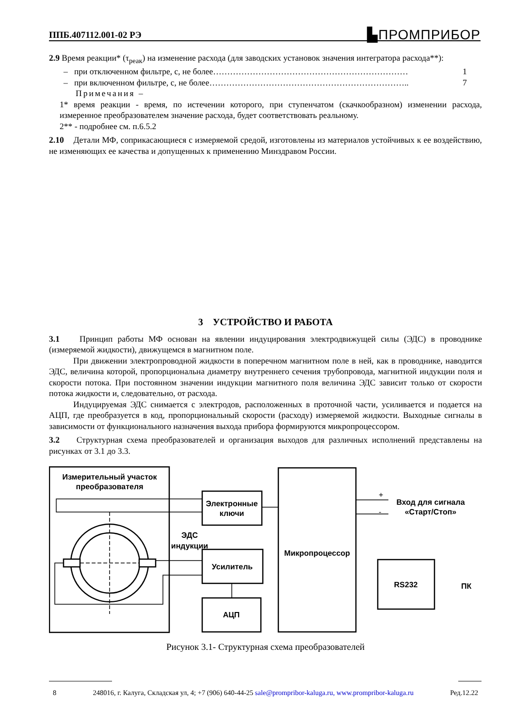ППБ.407112.001-02 РЭ ▙ПРОМПРИБОР
2.9 Время реакции* (τ<sub>реак</sub>) на изменение расхода (для заводских установок значения интегратора расхода**):
– при отключенном фильтре, с, не более…………………………………………………………… 1
– при включенном фильтре, с, не более…………………………………………………………….. 7
Примечания –
1* время реакции - время, по истечении которого, при ступенчатом (скачкообразном) изменении расхода, измеренное преобразователем значение расхода, будет соответствовать реальному.
2** - подробнее см. п.6.5.2
2.10 Детали МФ, соприкасающиеся с измеряемой средой, изготовлены из материалов устойчивых к ее воздействию, не изменяющих ее качества и допущенных к применению Минздравом России.
3 УСТРОЙСТВО И РАБОТА
3.1 Принцип работы МФ основан на явлении индуцирования электродвижущей силы (ЭДС) в проводнике (измеряемой жидкости), движущемся в магнитном поле.
При движении электропроводной жидкости в поперечном магнитном поле в ней, как в проводнике, наводится ЭДС, величина которой, пропорциональна диаметру внутреннего сечения трубопровода, магнитной индукции поля и скорости потока. При постоянном значении индукции магнитного поля величина ЭДС зависит только от скорости потока жидкости и, следовательно, от расхода.
Индуцируемая ЭДС снимается с электродов, расположенных в проточной части, усиливается и подается на АЦП, где преобразуется в код, пропорциональный скорости (расходу) измеряемой жидкости. Выходные сигналы в зависимости от функционального назначения выхода прибора формируются микропроцессором.
3.2 Структурная схема преобразователей и организация выходов для различных исполнений представлены на рисунках от 3.1 до 3.3.
Измерительный участок
преобразователя
Электронные
ключи
ЭДС
индукции
Усилитель
АЦП
Микропроцессор
RS232
ПК
Вход для сигнала
«Старт/Стоп»
+
-
Рисунок 3.1- Структурная схема преобразователей
8 248016, г. Калуга, Складская ул, 4; +7 (906) 640-44-25 sale@prompribor-kaluga.ru, www.prompribor-kaluga.ru Ред.12.22